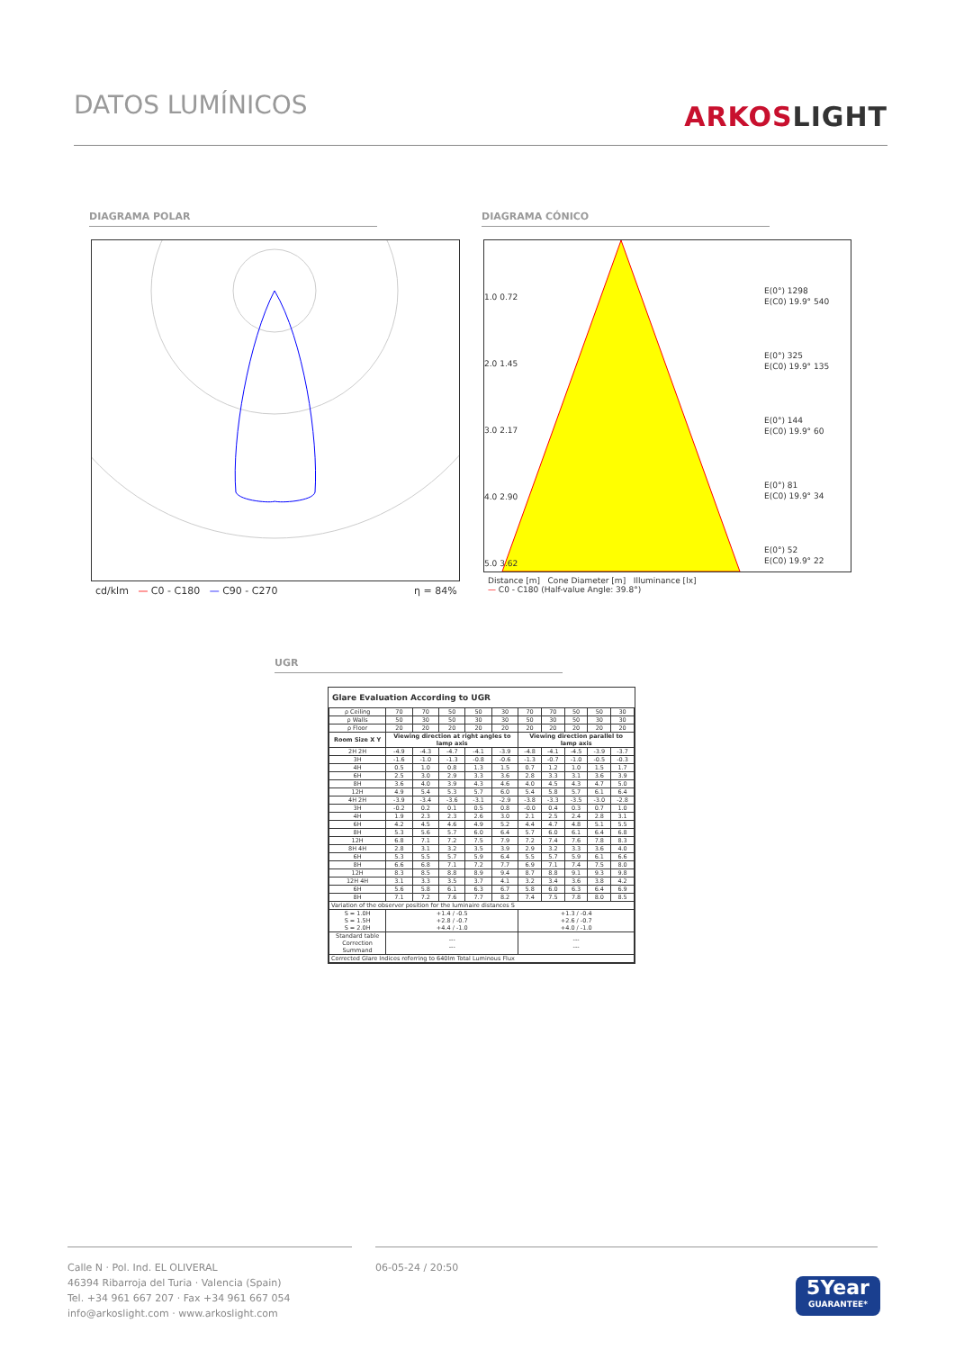DATOS LUMÍNICOS
ARKOSLIGHT
DIAGRAMA POLAR DIAGRAMA CÓNICO
cd/klm — C0 - C180 — C90 - C270
η = 84%
1.0 0.72
2.0 1.45
3.0 2.17
4.0 2.90
5.0 3.62
E(0°) 1298
E(C0) 19.9° 540
E(0°) 325
E(C0) 19.9° 135
E(0°) 144
E(C0) 19.9° 60
E(0°) 81
E(C0) 19.9° 34
E(0°) 52
E(C0) 19.9° 22
Distance [m] Cone Diameter [m] Illuminance [lx]
— C0 - C180 (Half-value Angle: 39.8°)
UGR
Glare Evaluation According to UGR
| ρ Ceiling | 70 | 70 | 50 | 50 | 30 | 70 | 70 | 50 | 50 | 30 |
| ρ Walls | 50 | 30 | 50 | 30 | 30 | 50 | 30 | 50 | 30 | 30 |
| ρ Floor | 20 | 20 | 20 | 20 | 20 | 20 | 20 | 20 | 20 | 20 |
| Room Size X Y | Viewing direction at right angles to lamp axis | | | | | Viewing direction parallel to lamp axis | | | | |
| 2H 2H | -4.9 | -4.3 | -4.7 | -4.1 | -3.9 | -4.8 | -4.1 | -4.5 | -3.9 | -3.7 |
| 3H | -1.6 | -1.0 | -1.3 | -0.8 | -0.6 | -1.3 | -0.7 | -1.0 | -0.5 | -0.3 |
| 4H | 0.5 | 1.0 | 0.8 | 1.3 | 1.5 | 0.7 | 1.2 | 1.0 | 1.5 | 1.7 |
| 6H | 2.5 | 3.0 | 2.9 | 3.3 | 3.6 | 2.8 | 3.3 | 3.1 | 3.6 | 3.9 |
| 8H | 3.6 | 4.0 | 3.9 | 4.3 | 4.6 | 4.0 | 4.5 | 4.3 | 4.7 | 5.0 |
| 12H | 4.9 | 5.4 | 5.3 | 5.7 | 6.0 | 5.4 | 5.8 | 5.7 | 6.1 | 6.4 |
| 4H 2H | -3.9 | -3.4 | -3.6 | -3.1 | -2.9 | -3.8 | -3.3 | -3.5 | -3.0 | -2.8 |
| 3H | -0.2 | 0.2 | 0.1 | 0.5 | 0.8 | -0.0 | 0.4 | 0.3 | 0.7 | 1.0 |
| 4H | 1.9 | 2.3 | 2.3 | 2.6 | 3.0 | 2.1 | 2.5 | 2.4 | 2.8 | 3.1 |
| 6H | 4.2 | 4.5 | 4.6 | 4.9 | 5.2 | 4.4 | 4.7 | 4.8 | 5.1 | 5.5 |
| 8H | 5.3 | 5.6 | 5.7 | 6.0 | 6.4 | 5.7 | 6.0 | 6.1 | 6.4 | 6.8 |
| 12H | 6.8 | 7.1 | 7.2 | 7.5 | 7.9 | 7.2 | 7.4 | 7.6 | 7.8 | 8.3 |
| 8H 4H | 2.8 | 3.1 | 3.2 | 3.5 | 3.9 | 2.9 | 3.2 | 3.3 | 3.6 | 4.0 |
| 6H | 5.3 | 5.5 | 5.7 | 5.9 | 6.4 | 5.5 | 5.7 | 5.9 | 6.1 | 6.6 |
| 8H | 6.6 | 6.8 | 7.1 | 7.2 | 7.7 | 6.9 | 7.1 | 7.4 | 7.5 | 8.0 |
| 12H | 8.3 | 8.5 | 8.8 | 8.9 | 9.4 | 8.7 | 8.8 | 9.1 | 9.3 | 9.8 |
| 12H 4H | 3.1 | 3.3 | 3.5 | 3.7 | 4.1 | 3.2 | 3.4 | 3.6 | 3.8 | 4.2 |
| 6H | 5.6 | 5.8 | 6.1 | 6.3 | 6.7 | 5.8 | 6.0 | 6.3 | 6.4 | 6.9 |
| 8H | 7.1 | 7.2 | 7.6 | 7.7 | 8.2 | 7.4 | 7.5 | 7.8 | 8.0 | 8.5 |
| Variation of the observer position for the luminaire distances S | | | | | | | | | | |
| S = 1.0H S = 1.5H S = 2.0H | +1.4 / -0.5 +2.8 / -0.7 +4.4 / -1.0 | | | | | +1.3 / -0.4 +2.6 / -0.7 +4.0 / -1.0 | | | | |
| Standard table Correction Summand | --- --- | | | | | --- --- | | | | |
| Corrected Glare Indices referring to 640lm Total Luminous Flux | | | | | | | | | | |
Calle N · Pol. Ind. EL OLIVERAL
46394 Ribarroja del Turia · Valencia (Spain)
Tel. +34 961 667 207 · Fax +34 961 667 054
info@arkoslight.com · www.arkoslight.com
06-05-24 / 20:50
5Year
GUARANTEE*